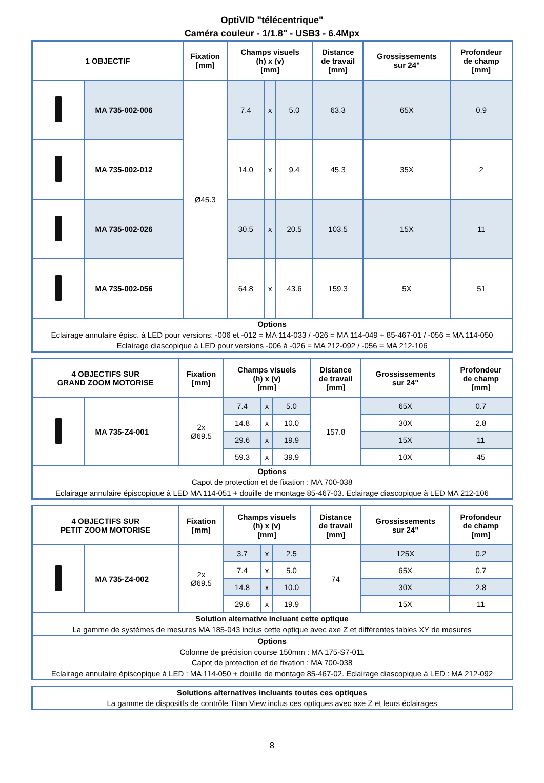OptiVID "télécentrique"
Caméra couleur - 1/1.8" - USB3 - 6.4Mpx
| 1 OBJECTIF | | Fixation [mm] | Champs visuels (h) x (v) [mm] | | | Distance de travail [mm] | Grossissements sur 24" | Profondeur de champ [mm] |
| --- | --- | --- | --- | --- | --- | --- | --- | --- |
| | MA 735-002-006 | Ø45.3 | 7.4 | x | 5.0 | 63.3 | 65X | 0.9 |
| | MA 735-002-012 | | 14.0 | x | 9.4 | 45.3 | 35X | 2 |
| | MA 735-002-026 | | 30.5 | x | 20.5 | 103.5 | 15X | 11 |
| | MA 735-002-056 | | 64.8 | x | 43.6 | 159.3 | 5X | 51 |
| Options Eclairage annulaire épisc. à LED pour versions: -006 et -012 = MA 114-033 / -026 = MA 114-049 + 85-467-01 / -056 = MA 114-050 Eclairage diascopique à LED pour versions -006 à -026 = MA 212-092 / -056 = MA 212-106 | | | | | | | | |
| 4 OBJECTIFS SUR GRAND ZOOM MOTORISE | | Fixation [mm] | Champs visuels (h) x (v) [mm] | | | Distance de travail [mm] | Grossissements sur 24" | Profondeur de champ [mm] |
| --- | --- | --- | --- | --- | --- | --- | --- | --- |
| | MA 735-Z4-001 | 2x Ø69.5 | 7.4 | x | 5.0 | 157.8 | 65X | 0.7 |
| | | | 14.8 | x | 10.0 | | 30X | 2.8 |
| | | | 29.6 | x | 19.9 | | 15X | 11 |
| | | | 59.3 | x | 39.9 | | 10X | 45 |
| Options Capot de protection et de fixation : MA 700-038 Eclairage annulaire épiscopique à LED MA 114-051 + douille de montage 85-467-03. Eclairage diascopique à LED MA 212-106 | | | | | | | | |
| 4 OBJECTIFS SUR PETIT ZOOM MOTORISE | | Fixation [mm] | Champs visuels (h) x (v) [mm] | | | Distance de travail [mm] | Grossissements sur 24" | Profondeur de champ [mm] |
| --- | --- | --- | --- | --- | --- | --- | --- | --- |
| | MA 735-Z4-002 | 2x Ø69.5 | 3.7 | x | 2.5 | 74 | 125X | 0.2 |
| | | | 7.4 | x | 5.0 | | 65X | 0.7 |
| | | | 14.8 | x | 10.0 | | 30X | 2.8 |
| | | | 29.6 | x | 19.9 | | 15X | 11 |
| Solution alternative incluant cette optique La gamme de systèmes de mesures MA 185-043 inclus cette optique avec axe Z et différentes tables XY de mesures | | | | | | | | |
| Options Colonne de précision course 150mm : MA 175-S7-011 Capot de protection et de fixation : MA 700-038 Eclairage annulaire épiscopique à LED : MA 114-050 + douille de montage 85-467-02. Eclairage diascopique à LED : MA 212-092 | | | | | | | | |
| Solutions alternatives incluants toutes ces optiques La gamme de dispositfs de contrôle Titan View inclus ces optiques avec axe Z et leurs éclairages |
8